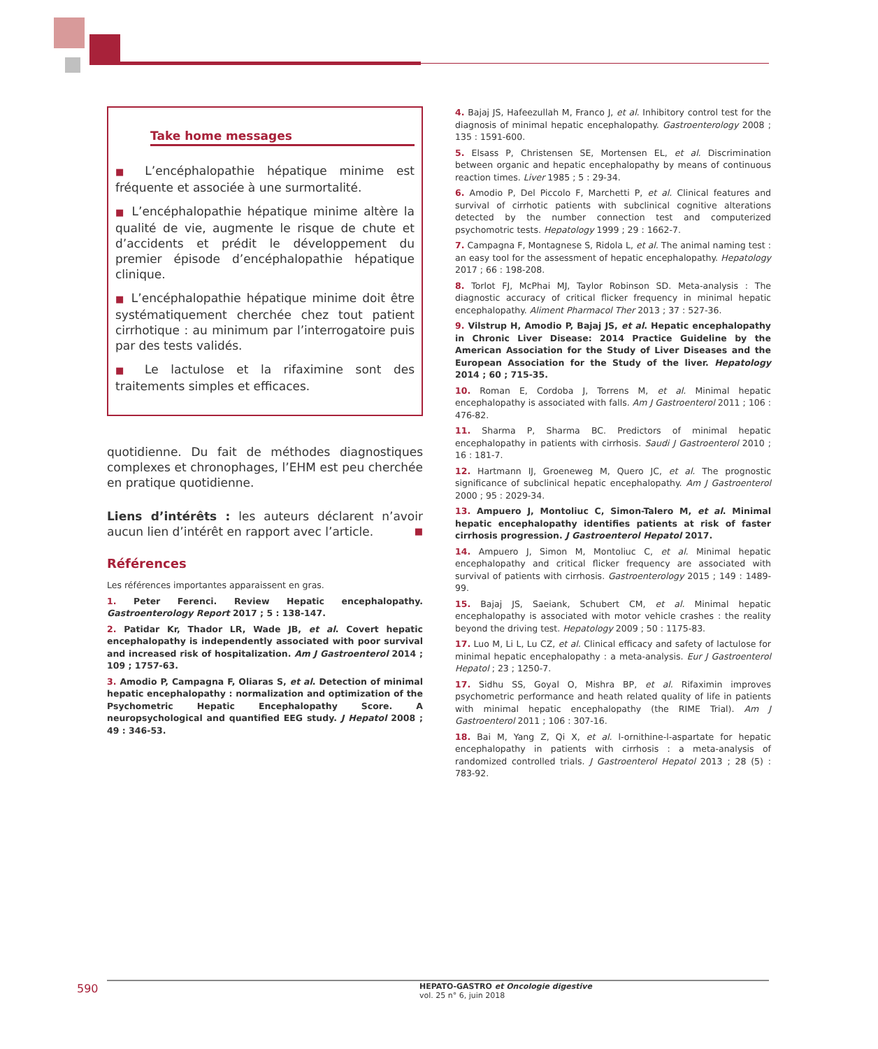Take home messages
■ L’encéphalopathie hépatique minime est fréquente et associée à une surmortalité.
■ L’encéphalopathie hépatique minime altère la qualité de vie, augmente le risque de chute et d’accidents et prédit le développement du premier épisode d’encéphalopathie hépatique clinique.
■ L’encéphalopathie hépatique minime doit être systématiquement cherchée chez tout patient cirrhotique : au minimum par l’interrogatoire puis par des tests validés.
■ Le lactulose et la rifaximine sont des traitements simples et efficaces.
quotidienne. Du fait de méthodes diagnostiques complexes et chronophages, l’EHM est peu cherchée en pratique quotidienne.
Liens d’intérêts : les auteurs déclarent n’avoir aucun lien d’intérêt en rapport avec l’article. ■
Références
Les références importantes apparaissent en gras.
1. Peter Ferenci. Review Hepatic encephalopathy. Gastroenterology Report 2017 ; 5 : 138-147.
2. Patidar Kr, Thador LR, Wade JB, et al. Covert hepatic encephalopathy is independently associated with poor survival and increased risk of hospitalization. Am J Gastroenterol 2014 ; 109 ; 1757-63.
3. Amodio P, Campagna F, Oliaras S, et al. Detection of minimal hepatic encephalopathy : normalization and optimization of the Psychometric Hepatic Encephalopathy Score. A neuropsychological and quantified EEG study. J Hepatol 2008 ; 49 : 346-53.
4. Bajaj JS, Hafeezullah M, Franco J, et al. Inhibitory control test for the diagnosis of minimal hepatic encephalopathy. Gastroenterology 2008 ; 135 : 1591-600.
5. Elsass P, Christensen SE, Mortensen EL, et al. Discrimination between organic and hepatic encephalopathy by means of continuous reaction times. Liver 1985 ; 5 : 29-34.
6. Amodio P, Del Piccolo F, Marchetti P, et al. Clinical features and survival of cirrhotic patients with subclinical cognitive alterations detected by the number connection test and computerized psychomotric tests. Hepatology 1999 ; 29 : 1662-7.
7. Campagna F, Montagnese S, Ridola L, et al. The animal naming test : an easy tool for the assessment of hepatic encephalopathy. Hepatology 2017 ; 66 : 198-208.
8. Torlot FJ, McPhai MJ, Taylor Robinson SD. Meta-analysis : The diagnostic accuracy of critical flicker frequency in minimal hepatic encephalopathy. Aliment Pharmacol Ther 2013 ; 37 : 527-36.
9. Vilstrup H, Amodio P, Bajaj JS, et al. Hepatic encephalopathy in Chronic Liver Disease: 2014 Practice Guideline by the American Association for the Study of Liver Diseases and the European Association for the Study of the liver. Hepatology 2014 ; 60 ; 715-35.
10. Roman E, Cordoba J, Torrens M, et al. Minimal hepatic encephalopathy is associated with falls. Am J Gastroenterol 2011 ; 106 : 476-82.
11. Sharma P, Sharma BC. Predictors of minimal hepatic encephalopathy in patients with cirrhosis. Saudi J Gastroenterol 2010 ; 16 : 181-7.
12. Hartmann IJ, Groeneweg M, Quero JC, et al. The prognostic significance of subclinical hepatic encephalopathy. Am J Gastroenterol 2000 ; 95 : 2029-34.
13. Ampuero J, Montoliuc C, Simon-Talero M, et al. Minimal hepatic encephalopathy identifies patients at risk of faster cirrhosis progression. J Gastroenterol Hepatol 2017.
14. Ampuero J, Simon M, Montoliuc C, et al. Minimal hepatic encephalopathy and critical flicker frequency are associated with survival of patients with cirrhosis. Gastroenterology 2015 ; 149 : 1489-99.
15. Bajaj JS, Saeiank, Schubert CM, et al. Minimal hepatic encephalopathy is associated with motor vehicle crashes : the reality beyond the driving test. Hepatology 2009 ; 50 : 1175-83.
17. Luo M, Li L, Lu CZ, et al. Clinical efficacy and safety of lactulose for minimal hepatic encephalopathy : a meta-analysis. Eur J Gastroenterol Hepatol ; 23 ; 1250-7.
17. Sidhu SS, Goyal O, Mishra BP, et al. Rifaximin improves psychometric performance and heath related quality of life in patients with minimal hepatic encephalopathy (the RIME Trial). Am J Gastroenterol 2011 ; 106 : 307-16.
18. Bai M, Yang Z, Qi X, et al. l-ornithine-l-aspartate for hepatic encephalopathy in patients with cirrhosis : a meta-analysis of randomized controlled trials. J Gastroenterol Hepatol 2013 ; 28 (5) : 783-92.
590
HEPATO-GASTRO et Oncologie digestive
vol. 25 n° 6, juin 2018